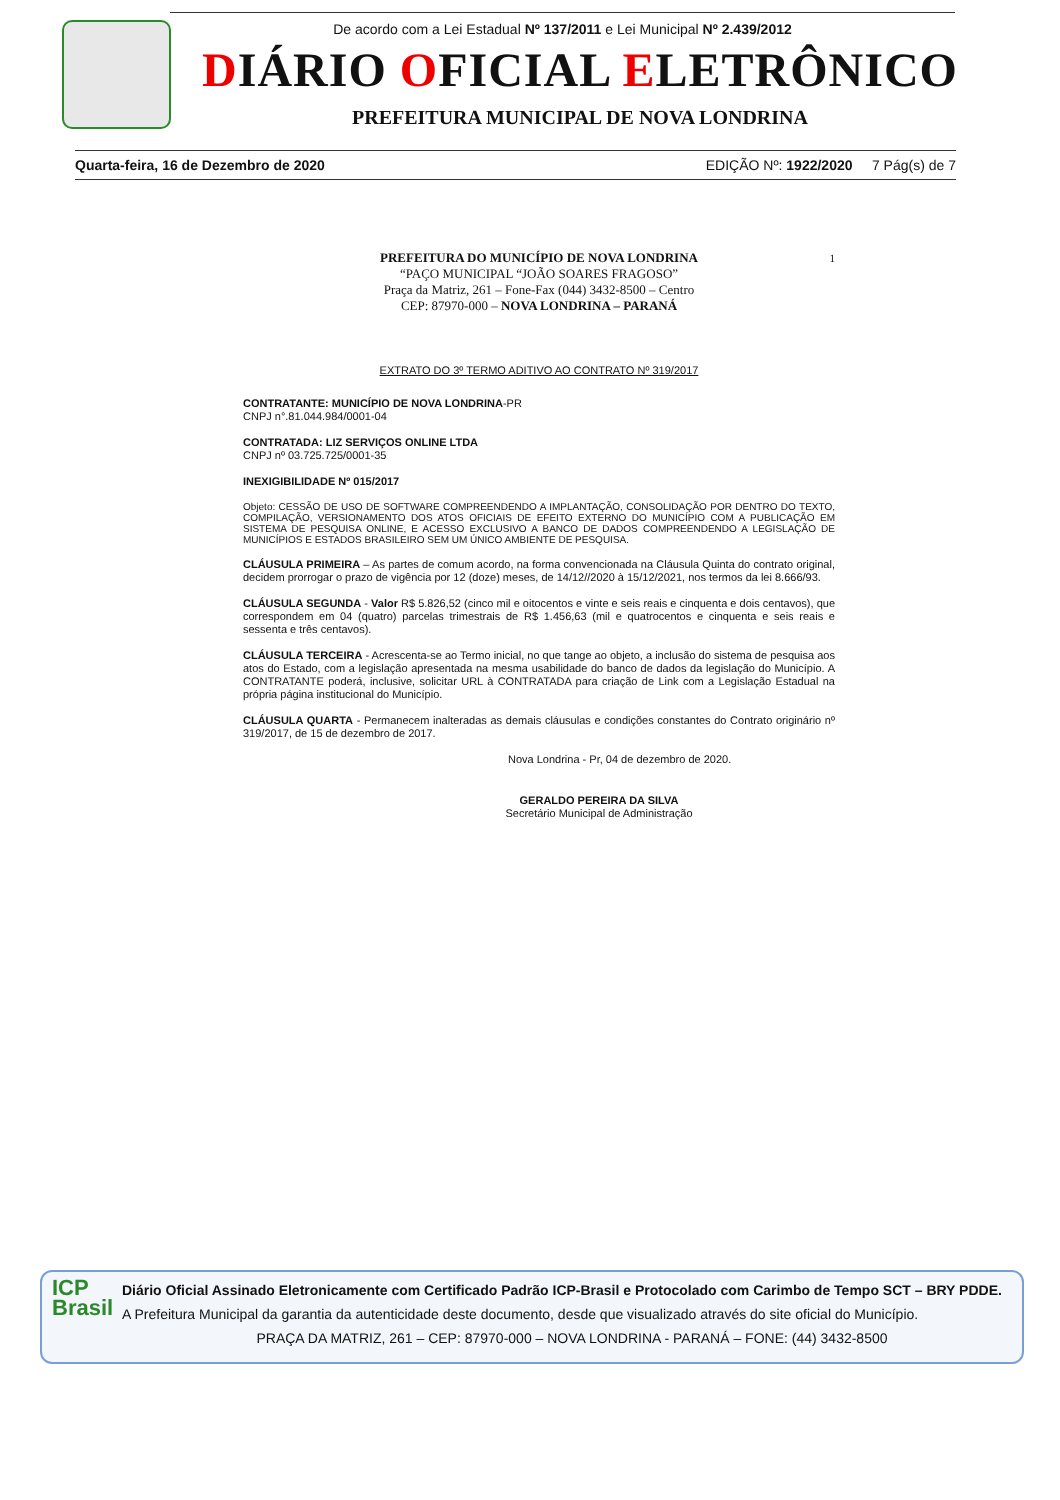De acordo com a Lei Estadual Nº 137/2011 e Lei Municipal Nº 2.439/2012
DIÁRIO OFICIAL ELETRÔNICO
PREFEITURA MUNICIPAL DE NOVA LONDRINA
Quarta-feira, 16 de Dezembro de 2020 EDIÇÃO Nº: 1922/2020 7 Pág(s) de 7
PREFEITURA DO MUNICÍPIO DE NOVA LONDRINA 1
“PAÇO MUNICIPAL “JOÃO SOARES FRAGOSO”
Praça da Matriz, 261 – Fone-Fax (044) 3432-8500 – Centro
CEP: 87970-000 – NOVA LONDRINA – PARANÁ
EXTRATO DO 3º TERMO ADITIVO AO CONTRATO Nº 319/2017
CONTRATANTE: MUNICÍPIO DE NOVA LONDRINA-PR
CNPJ n°.81.044.984/0001-04
CONTRATADA: LIZ SERVIÇOS ONLINE LTDA
CNPJ nº 03.725.725/0001-35
INEXIGIBILIDADE Nº 015/2017
Objeto: CESSÃO DE USO DE SOFTWARE COMPREENDENDO A IMPLANTAÇÃO, CONSOLIDAÇÃO POR DENTRO DO TEXTO, COMPILAÇÃO, VERSIONAMENTO DOS ATOS OFICIAIS DE EFEITO EXTERNO DO MUNICÍPIO COM A PUBLICAÇÃO EM SISTEMA DE PESQUISA ONLINE, E ACESSO EXCLUSIVO A BANCO DE DADOS COMPREENDENDO A LEGISLAÇÃO DE MUNICÍPIOS E ESTADOS BRASILEIRO SEM UM ÚNICO AMBIENTE DE PESQUISA.
CLÁUSULA PRIMEIRA – As partes de comum acordo, na forma convencionada na Cláusula Quinta do contrato original, decidem prorrogar o prazo de vigência por 12 (doze) meses, de 14/12//2020 à 15/12/2021, nos termos da lei 8.666/93.
CLÁUSULA SEGUNDA - Valor R$ 5.826,52 (cinco mil e oitocentos e vinte e seis reais e cinquenta e dois centavos), que correspondem em 04 (quatro) parcelas trimestrais de R$ 1.456,63 (mil e quatrocentos e cinquenta e seis reais e sessenta e três centavos).
CLÁUSULA TERCEIRA - Acrescenta-se ao Termo inicial, no que tange ao objeto, a inclusão do sistema de pesquisa aos atos do Estado, com a legislação apresentada na mesma usabilidade do banco de dados da legislação do Município. A CONTRATANTE poderá, inclusive, solicitar URL à CONTRATADA para criação de Link com a Legislação Estadual na própria página institucional do Município.
CLÁUSULA QUARTA - Permanecem inalteradas as demais cláusulas e condições constantes do Contrato originário nº 319/2017, de 15 de dezembro de 2017.
Nova Londrina - Pr, 04 de dezembro de 2020.
GERALDO PEREIRA DA SILVA
Secretário Municipal de Administração
ICP
Brasil
Diário Oficial Assinado Eletronicamente com Certificado Padrão ICP-Brasil e Protocolado com Carimbo de Tempo SCT – BRY PDDE.
A Prefeitura Municipal da garantia da autenticidade deste documento, desde que visualizado através do site oficial do Município.
PRAÇA DA MATRIZ, 261 – CEP: 87970-000 – NOVA LONDRINA - PARANÁ – FONE: (44) 3432-8500